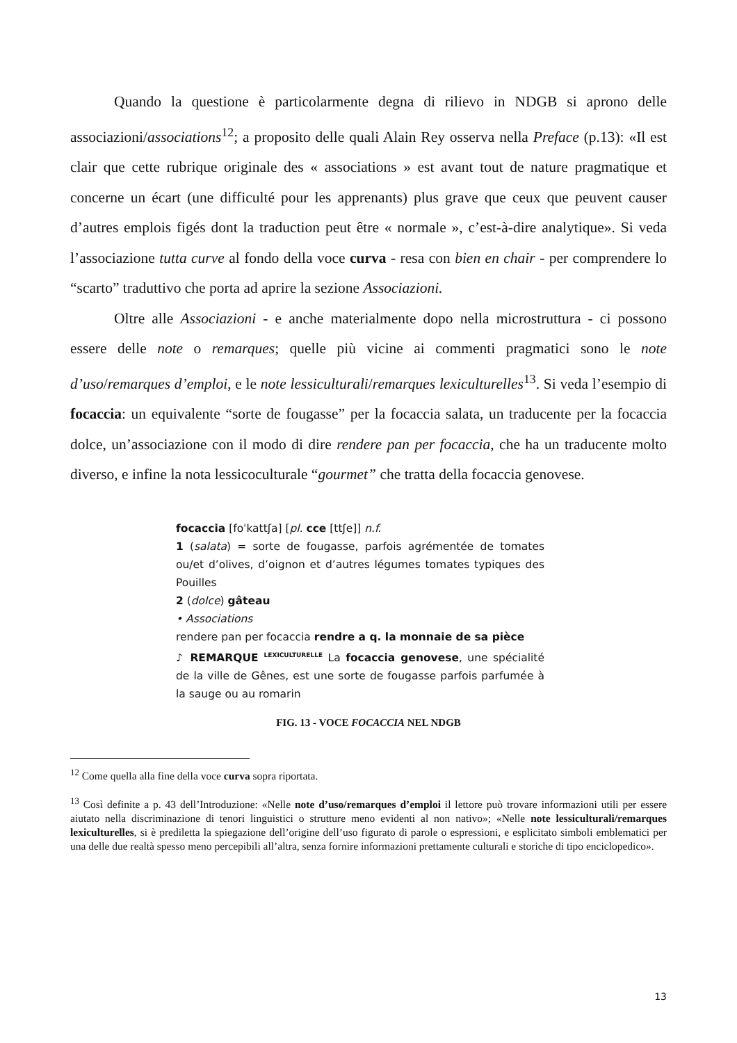Quando la questione è particolarmente degna di rilievo in NDGB si aprono delle associazioni/associations<sup>12</sup>; a proposito delle quali Alain Rey osserva nella Preface (p.13): «Il est clair que cette rubrique originale des « associations » est avant tout de nature pragmatique et concerne un écart (une difficulté pour les apprenants) plus grave que ceux que peuvent causer d’autres emplois figés dont la traduction peut être « normale », c’est-à-dire analytique». Si veda l’associazione tutta curve al fondo della voce curva - resa con bien en chair - per comprendere lo “scarto” traduttivo che porta ad aprire la sezione Associazioni.
Oltre alle Associazioni - e anche materialmente dopo nella microstruttura - ci possono essere delle note o remarques; quelle più vicine ai commenti pragmatici sono le note d’uso/remarques d’emploi, e le note lessiculturali/remarques lexiculturelles<sup>13</sup>. Si veda l’esempio di focaccia: un equivalente “sorte de fougasse” per la focaccia salata, un traducente per la focaccia dolce, un’associazione con il modo di dire rendere pan per focaccia, che ha un traducente molto diverso, e infine la nota lessicoculturale “gourmet” che tratta della focaccia genovese.
focaccia [foˈkattʃa] [pl. cce [ttʃe]] n.f.
1 (salata) = sorte de fougasse, parfois agrémentée de tomates ou/et d’olives, d’oignon et d’autres légumes tomates typiques des Pouilles
2 (dolce) gâteau
• Associations
rendere pan per focaccia rendre a q. la monnaie de sa pièce
♪ REMARQUE <sup>LEXICULTURELLE</sup> La focaccia genovese, une spécialité de la ville de Gênes, est une sorte de fougasse parfois parfumée à la sauge ou au romarin
FIG. 13 - VOCE FOCACCIA NEL NDGB
<sup>12</sup> Come quella alla fine della voce curva sopra riportata.
<sup>13</sup> Così definite a p. 43 dell’Introduzione: «Nelle note d’uso/remarques d’emploi il lettore può trovare informazioni utili per essere aiutato nella discriminazione di tenori linguistici o strutture meno evidenti al non nativo»; «Nelle note lessiculturali/remarques lexiculturelles, si è prediletta la spiegazione dell’origine dell’uso figurato di parole o espressioni, e esplicitato simboli emblematici per una delle due realtà spesso meno percepibili all’altra, senza fornire informazioni prettamente culturali e storiche di tipo enciclopedico».
13